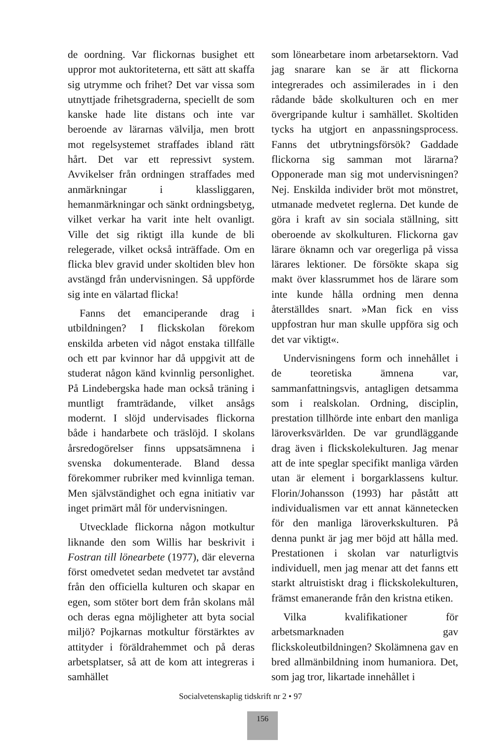de oordning. Var flickornas busighet ett uppror mot auktoriteterna, ett sätt att skaffa sig utrymme och frihet? Det var vissa som utnyttjade frihetsgraderna, speciellt de som kanske hade lite distans och inte var beroende av lärarnas välvilja, men brott mot regelsystemet straffades ibland rätt hårt. Det var ett repressivt system. Avvikelser från ordningen straffades med anmärkningar i klassliggaren, hemanmärkningar och sänkt ordningsbetyg, vilket verkar ha varit inte helt ovanligt. Ville det sig riktigt illa kunde de bli relegerade, vilket också inträffade. Om en flicka blev gravid under skoltiden blev hon avstängd från undervisningen. Så uppförde sig inte en välartad flicka!
Fanns det emanciperande drag i utbildningen? I flickskolan förekom enskilda arbeten vid något enstaka tillfälle och ett par kvinnor har då uppgivit att de studerat någon känd kvinnlig personlighet. På Lindebergska hade man också träning i muntligt framträdande, vilket ansågs modernt. I slöjd undervisades flickorna både i handarbete och träslöjd. I skolans årsredogörelser finns uppsatsämnena i svenska dokumenterade. Bland dessa förekommer rubriker med kvinnliga teman. Men självständighet och egna initiativ var inget primärt mål för undervisningen.
Utvecklade flickorna någon motkultur liknande den som Willis har beskrivit i Fostran till lönearbete (1977), där eleverna först omedvetet sedan medvetet tar avstånd från den officiella kulturen och skapar en egen, som stöter bort dem från skolans mål och deras egna möjligheter att byta social miljö? Pojkarnas motkultur förstärktes av attityder i föräldrahemmet och på deras arbetsplatser, så att de kom att integreras i samhället
som lönearbetare inom arbetarsektorn. Vad jag snarare kan se är att flickorna integrerades och assimilerades in i den rådande både skolkulturen och en mer övergripande kultur i samhället. Skoltiden tycks ha utgjort en anpassningsprocess. Fanns det utbrytningsförsök? Gaddade flickorna sig samman mot lärarna? Opponerade man sig mot undervisningen? Nej. Enskilda individer bröt mot mönstret, utmanade medvetet reglerna. Det kunde de göra i kraft av sin sociala ställning, sitt oberoende av skolkulturen. Flickorna gav lärare öknamn och var oregerliga på vissa lärares lektioner. De försökte skapa sig makt över klassrummet hos de lärare som inte kunde hålla ordning men denna återställdes snart. »Man fick en viss uppfostran hur man skulle uppföra sig och det var viktigt«.
Undervisningens form och innehållet i de teoretiska ämnena var, sammanfattningsvis, antagligen detsamma som i realskolan. Ordning, disciplin, prestation tillhörde inte enbart den manliga läroverksvärlden. De var grundläggande drag även i flickskolekulturen. Jag menar att de inte speglar specifikt manliga värden utan är element i borgarklassens kultur. Florin/Johansson (1993) har påstått att individualismen var ett annat kännetecken för den manliga läroverkskulturen. På denna punkt är jag mer böjd att hålla med. Prestationen i skolan var naturligtvis individuell, men jag menar att det fanns ett starkt altruistiskt drag i flickskolekulturen, främst emanerande från den kristna etiken.
Vilka kvalifikationer för arbetsmarknaden gav flickskoleutbildningen? Skolämnena gav en bred allmänbildning inom humaniora. Det, som jag tror, likartade innehållet i
Socialvetenskaplig tidskrift nr 2 • 97
156